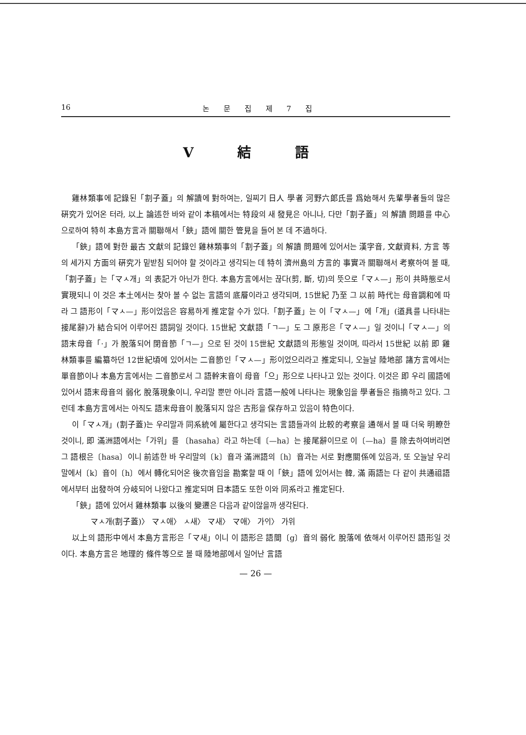16 논 문 집 제 7 집
V 結 語
雞林類事에 記錄된「割子蓋」의 解讀에 對하여는, 일찌기 日人 學者 河野六郞氏를 爲始해서 先輩學者들의 많은 硏究가 있어온 터라, 以上 論述한 바와 같이 本稿에서는 特段의 새 發見은 아니나, 다만「割子蓋」의 解讀 問題를 中心으로하여 特히 本島方言과 關聯해서「鋏」語에 關한 管見을 들어 본 데 不過하다.
「鋏」語에 對한 最古 文獻의 記錄인 雞林類事의「割子蓋」의 解讀 問題에 있어서는 漢字音, 文獻資料, 方言 等의 세가지 方面의 硏究가 밑받침 되어야 할 것이라고 생각되는 데 特히 濟州島의 方言的 事實과 關聯해서 考察하여 볼 때,「割子蓋」는「マㅅ개」의 表記가 아닌가 한다. 本島方言에서는 끊다(剪, 斷, 切)의 뜻으로「マㅅ—」形이 共時態로서 實現되니 이 것은 本土에서는 찾아 볼 수 없는 言語의 底層이라고 생각되며, 15世紀 乃至 그 以前 時代는 母音調和에 따라 그 語形이「マㅅ—」形이었음은 容易하게 推定할 수가 있다.「割子蓋」는 이「マㅅ—」에「개」(道具를 나타내는 接尾辭)가 結合되어 이루어진 語詞일 것이다. 15世紀 文獻語「ㄱ—」도 그 原形은「マㅅ—」일 것이니「マㅅ—」의 語末母音「·」가 脫落되어 閉音節「ㄱ—」으로 된 것이 15世紀 文獻語의 形態일 것이며, 따라서 15世紀 以前 即 雞林類事를 編纂하던 12世紀頃에 있어서는 二音節인「マㅅ—」形이었으리라고 推定되니, 오늘날 陸地部 諸方言에서는 單音節이나 本島方言에서는 二音節로서 그 語幹末音이 母音「으」形으로 나타나고 있는 것이다. 이것은 即 우리 國語에 있어서 語末母音의 弱化 脫落現象이니, 우리말 뿐만 아니라 言語一般에 나타나는 現象임을 學者들은 指摘하고 있다. 그런데 本島方言에서는 아직도 語末母音이 脫落되지 않은 古形을 保存하고 있음이 特色이다.
이「マㅅ개」(割子蓋)는 우리말과 同系統에 屬한다고 생각되는 言語들과의 比較的考察을 通해서 볼 때 더욱 明瞭한 것이니, 即 滿洲語에서는「가위」를 〔hasaha〕라고 하는데〔—ha〕는 接尾辭이므로 이〔—ha〕를 除去하여버리면 그 語根은〔hasa〕이니 前述한 바 우리말의〔k〕音과 滿洲語의〔h〕音과는 서로 對應關係에 있음과, 또 오늘날 우리말에서〔k〕音이〔h〕에서 轉化되어온 後次音임을 勘案할 때 이「鋏」語에 있어서는 韓, 滿 兩語는 다 같이 共通祖語에서부터 出發하여 分岐되어 나왔다고 推定되며 日本語도 또한 이와 同系라고 推定된다.
「鋏」語에 있어서 雞林類事 以後의 變遷은 다음과 같이않을까 생각된다.
マㅅ개(割子蓋)〉 マㅅ애〉 ㅅ새〉 マ새〉 マ애〉 가ᄋᆡ〉 가위
以上의 語形中에서 本島方言形은「マ새」이니 이 語形은 語間〔g〕音의 弱化 脫落에 依해서 이루어진 語形일 것이다. 本島方言은 地理的 條件等으로 볼 때 陸地部에서 일어난 言語
— 26 —